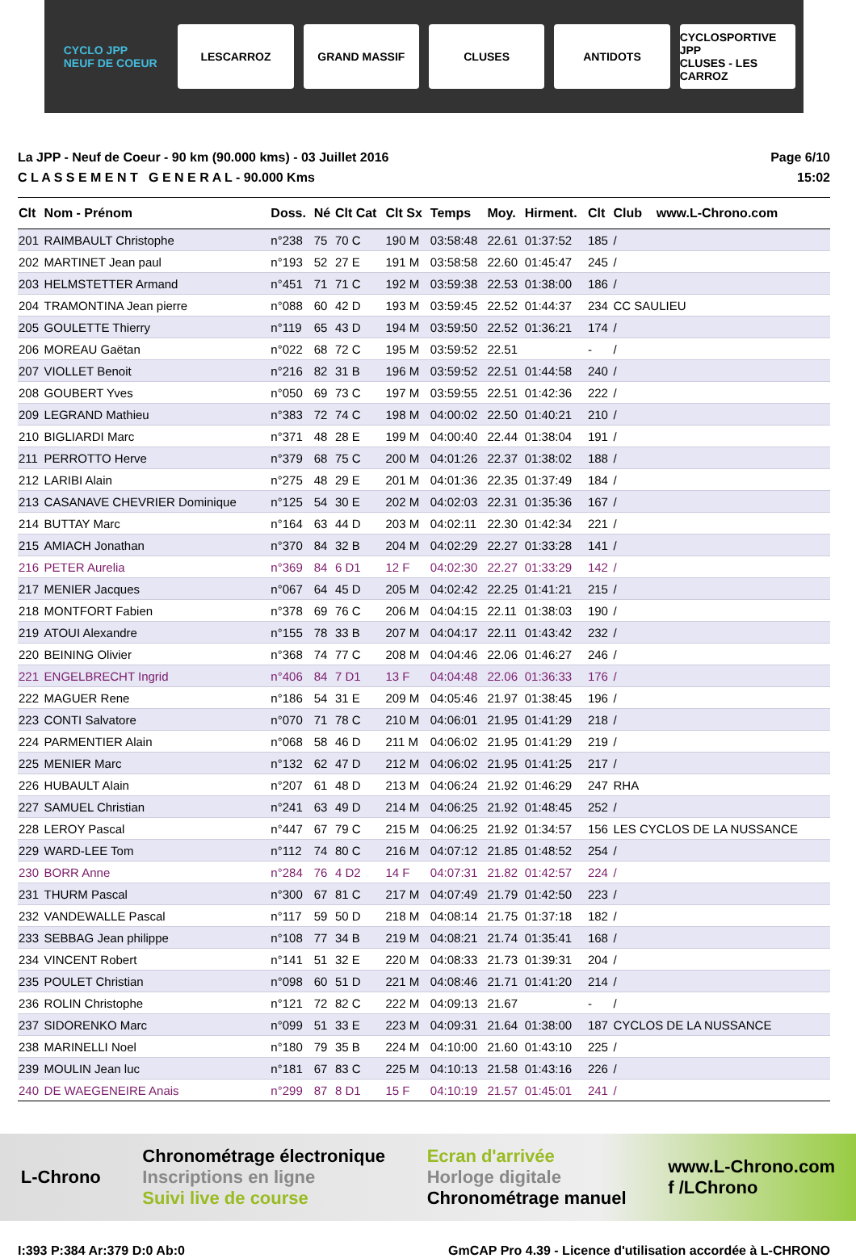CYCLO JPP
NEUF DE COEUR
LESCARROZ GRAND MASSIF CLUSES ANTIDOTS
CYCLOSPORTIVE JPP
CLUSES - LES CARROZ
La JPP - Neuf de Coeur - 90 km (90.000 kms) - 03 Juillet 2016
C L A S S E M E N T G E N E R A L - 90.000 Kms
Page 6/10
15:02
| Clt | Nom - Prénom | Doss. | Né | Clt Cat | Clt Sx | Temps | Moy. | Hirment. | Clt | Club | www.L-Chrono.com |
| --- | --- | --- | --- | --- | --- | --- | --- | --- | --- | --- | --- |
| 201 | RAIMBAULT Christophe | n°238 | 75 | 70 C | 190 M | 03:58:48 | 22.61 | 01:37:52 | 185 | / | |
| 202 | MARTINET Jean paul | n°193 | 52 | 27 E | 191 M | 03:58:58 | 22.60 | 01:45:47 | 245 | / | |
| 203 | HELMSTETTER Armand | n°451 | 71 | 71 C | 192 M | 03:59:38 | 22.53 | 01:38:00 | 186 | / | |
| 204 | TRAMONTINA Jean pierre | n°088 | 60 | 42 D | 193 M | 03:59:45 | 22.52 | 01:44:37 | 234 | CC SAULIEU | |
| 205 | GOULETTE Thierry | n°119 | 65 | 43 D | 194 M | 03:59:50 | 22.52 | 01:36:21 | 174 | / | |
| 206 | MOREAU Gaëtan | n°022 | 68 | 72 C | 195 M | 03:59:52 | 22.51 | | - | / | |
| 207 | VIOLLET Benoit | n°216 | 82 | 31 B | 196 M | 03:59:52 | 22.51 | 01:44:58 | 240 | / | |
| 208 | GOUBERT Yves | n°050 | 69 | 73 C | 197 M | 03:59:55 | 22.51 | 01:42:36 | 222 | / | |
| 209 | LEGRAND Mathieu | n°383 | 72 | 74 C | 198 M | 04:00:02 | 22.50 | 01:40:21 | 210 | / | |
| 210 | BIGLIARDI Marc | n°371 | 48 | 28 E | 199 M | 04:00:40 | 22.44 | 01:38:04 | 191 | / | |
| 211 | PERROTTO Herve | n°379 | 68 | 75 C | 200 M | 04:01:26 | 22.37 | 01:38:02 | 188 | / | |
| 212 | LARIBI Alain | n°275 | 48 | 29 E | 201 M | 04:01:36 | 22.35 | 01:37:49 | 184 | / | |
| 213 | CASANAVE CHEVRIER Dominique | n°125 | 54 | 30 E | 202 M | 04:02:03 | 22.31 | 01:35:36 | 167 | / | |
| 214 | BUTTAY Marc | n°164 | 63 | 44 D | 203 M | 04:02:11 | 22.30 | 01:42:34 | 221 | / | |
| 215 | AMIACH Jonathan | n°370 | 84 | 32 B | 204 M | 04:02:29 | 22.27 | 01:33:28 | 141 | / | |
| 216 | PETER Aurelia | n°369 | 84 | 6 D1 | 12 F | 04:02:30 | 22.27 | 01:33:29 | 142 | / | |
| 217 | MENIER Jacques | n°067 | 64 | 45 D | 205 M | 04:02:42 | 22.25 | 01:41:21 | 215 | / | |
| 218 | MONTFORT Fabien | n°378 | 69 | 76 C | 206 M | 04:04:15 | 22.11 | 01:38:03 | 190 | / | |
| 219 | ATOUI Alexandre | n°155 | 78 | 33 B | 207 M | 04:04:17 | 22.11 | 01:43:42 | 232 | / | |
| 220 | BEINING Olivier | n°368 | 74 | 77 C | 208 M | 04:04:46 | 22.06 | 01:46:27 | 246 | / | |
| 221 | ENGELBRECHT Ingrid | n°406 | 84 | 7 D1 | 13 F | 04:04:48 | 22.06 | 01:36:33 | 176 | / | |
| 222 | MAGUER Rene | n°186 | 54 | 31 E | 209 M | 04:05:46 | 21.97 | 01:38:45 | 196 | / | |
| 223 | CONTI Salvatore | n°070 | 71 | 78 C | 210 M | 04:06:01 | 21.95 | 01:41:29 | 218 | / | |
| 224 | PARMENTIER Alain | n°068 | 58 | 46 D | 211 M | 04:06:02 | 21.95 | 01:41:29 | 219 | / | |
| 225 | MENIER Marc | n°132 | 62 | 47 D | 212 M | 04:06:02 | 21.95 | 01:41:25 | 217 | / | |
| 226 | HUBAULT Alain | n°207 | 61 | 48 D | 213 M | 04:06:24 | 21.92 | 01:46:29 | 247 | RHA | |
| 227 | SAMUEL Christian | n°241 | 63 | 49 D | 214 M | 04:06:25 | 21.92 | 01:48:45 | 252 | / | |
| 228 | LEROY Pascal | n°447 | 67 | 79 C | 215 M | 04:06:25 | 21.92 | 01:34:57 | 156 | LES CYCLOS DE LA NUSSANCE | |
| 229 | WARD-LEE Tom | n°112 | 74 | 80 C | 216 M | 04:07:12 | 21.85 | 01:48:52 | 254 | / | |
| 230 | BORR Anne | n°284 | 76 | 4 D2 | 14 F | 04:07:31 | 21.82 | 01:42:57 | 224 | / | |
| 231 | THURM Pascal | n°300 | 67 | 81 C | 217 M | 04:07:49 | 21.79 | 01:42:50 | 223 | / | |
| 232 | VANDEWALLE Pascal | n°117 | 59 | 50 D | 218 M | 04:08:14 | 21.75 | 01:37:18 | 182 | / | |
| 233 | SEBBAG Jean philippe | n°108 | 77 | 34 B | 219 M | 04:08:21 | 21.74 | 01:35:41 | 168 | / | |
| 234 | VINCENT Robert | n°141 | 51 | 32 E | 220 M | 04:08:33 | 21.73 | 01:39:31 | 204 | / | |
| 235 | POULET Christian | n°098 | 60 | 51 D | 221 M | 04:08:46 | 21.71 | 01:41:20 | 214 | / | |
| 236 | ROLIN Christophe | n°121 | 72 | 82 C | 222 M | 04:09:13 | 21.67 | | - | / | |
| 237 | SIDORENKO Marc | n°099 | 51 | 33 E | 223 M | 04:09:31 | 21.64 | 01:38:00 | 187 | CYCLOS DE LA NUSSANCE | |
| 238 | MARINELLI Noel | n°180 | 79 | 35 B | 224 M | 04:10:00 | 21.60 | 01:43:10 | 225 | / | |
| 239 | MOULIN Jean luc | n°181 | 67 | 83 C | 225 M | 04:10:13 | 21.58 | 01:43:16 | 226 | / | |
| 240 | DE WAEGENEIRE Anais | n°299 | 87 | 8 D1 | 15 F | 04:10:19 | 21.57 | 01:45:01 | 241 | / | |
L-Chrono
Chronométrage électronique
Inscriptions en ligne
Suivi live de course
Ecran d'arrivée
Horloge digitale
Chronométrage manuel
www.L-Chrono.com
f /LChrono
I:393 P:384 Ar:379 D:0 Ab:0 GmCAP Pro 4.39 - Licence d'utilisation accordée à L-CHRONO